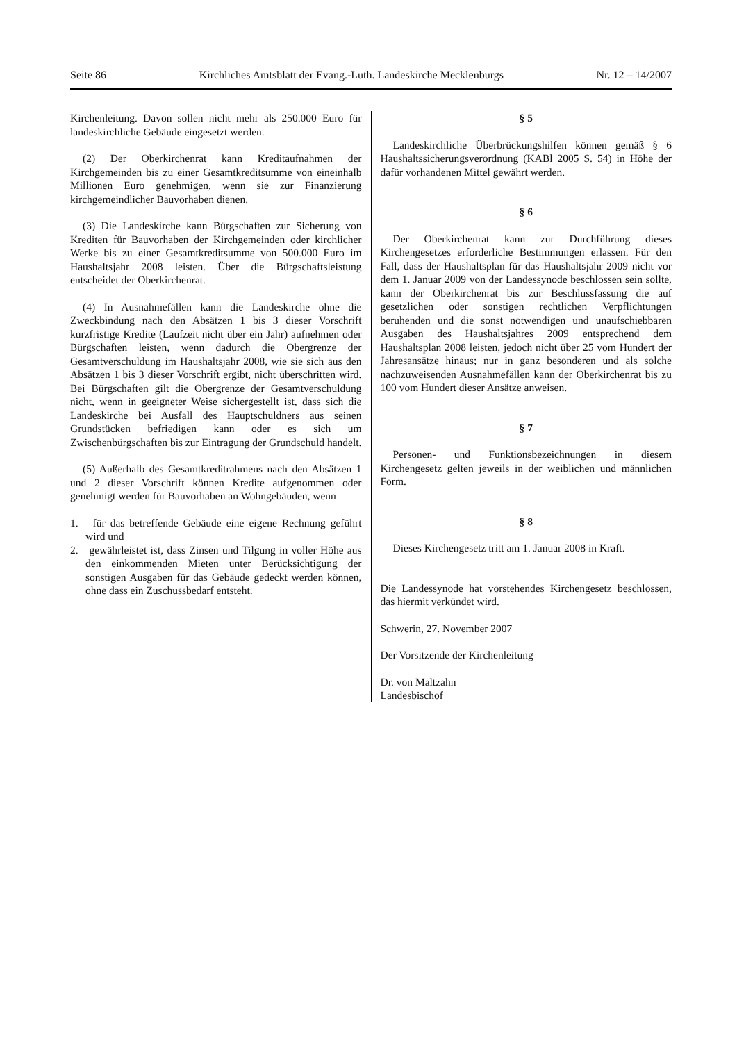Seite 86 Kirchliches Amtsblatt der Evang.-Luth. Landeskirche Mecklenburgs Nr. 12 – 14/2007
Kirchenleitung. Davon sollen nicht mehr als 250.000 Euro für landeskirchliche Gebäude eingesetzt werden.
(2) Der Oberkirchenrat kann Kreditaufnahmen der Kirchgemeinden bis zu einer Gesamtkreditsumme von eineinhalb Millionen Euro genehmigen, wenn sie zur Finanzierung kirchgemeindlicher Bauvorhaben dienen.
(3) Die Landeskirche kann Bürgschaften zur Sicherung von Krediten für Bauvorhaben der Kirchgemeinden oder kirchlicher Werke bis zu einer Gesamtkreditsumme von 500.000 Euro im Haushaltsjahr 2008 leisten. Über die Bürgschaftsleistung entscheidet der Oberkirchenrat.
(4) In Ausnahmefällen kann die Landeskirche ohne die Zweckbindung nach den Absätzen 1 bis 3 dieser Vorschrift kurzfristige Kredite (Laufzeit nicht über ein Jahr) aufnehmen oder Bürgschaften leisten, wenn dadurch die Obergrenze der Gesamtverschuldung im Haushaltsjahr 2008, wie sie sich aus den Absätzen 1 bis 3 dieser Vorschrift ergibt, nicht überschritten wird. Bei Bürgschaften gilt die Obergrenze der Gesamtverschuldung nicht, wenn in geeigneter Weise sichergestellt ist, dass sich die Landeskirche bei Ausfall des Hauptschuldners aus seinen Grundstücken befriedigen kann oder es sich um Zwischenbürgschaften bis zur Eintragung der Grundschuld handelt.
(5) Außerhalb des Gesamtkreditrahmens nach den Absätzen 1 und 2 dieser Vorschrift können Kredite aufgenommen oder genehmigt werden für Bauvorhaben an Wohngebäuden, wenn
1. für das betreffende Gebäude eine eigene Rechnung geführt wird und
2. gewährleistet ist, dass Zinsen und Tilgung in voller Höhe aus den einkommenden Mieten unter Berücksichtigung der sonstigen Ausgaben für das Gebäude gedeckt werden können, ohne dass ein Zuschussbedarf entsteht.
§ 5
Landeskirchliche Überbrückungshilfen können gemäß § 6 Haushaltssicherungsverordnung (KABl 2005 S. 54) in Höhe der dafür vorhandenen Mittel gewährt werden.
§ 6
Der Oberkirchenrat kann zur Durchführung dieses Kirchengesetzes erforderliche Bestimmungen erlassen. Für den Fall, dass der Haushaltsplan für das Haushaltsjahr 2009 nicht vor dem 1. Januar 2009 von der Landessynode beschlossen sein sollte, kann der Oberkirchenrat bis zur Beschlussfassung die auf gesetzlichen oder sonstigen rechtlichen Verpflichtungen beruhenden und die sonst notwendigen und unaufschiebbaren Ausgaben des Haushaltsjahres 2009 entsprechend dem Haushaltsplan 2008 leisten, jedoch nicht über 25 vom Hundert der Jahresansätze hinaus; nur in ganz besonderen und als solche nachzuweisenden Ausnahmefällen kann der Oberkirchenrat bis zu 100 vom Hundert dieser Ansätze anweisen.
§ 7
Personen- und Funktionsbezeichnungen in diesem Kirchengesetz gelten jeweils in der weiblichen und männlichen Form.
§ 8
Dieses Kirchengesetz tritt am 1. Januar 2008 in Kraft.
Die Landessynode hat vorstehendes Kirchengesetz beschlossen, das hiermit verkündet wird.
Schwerin, 27. November 2007
Der Vorsitzende der Kirchenleitung
Dr. von Maltzahn
Landesbischof